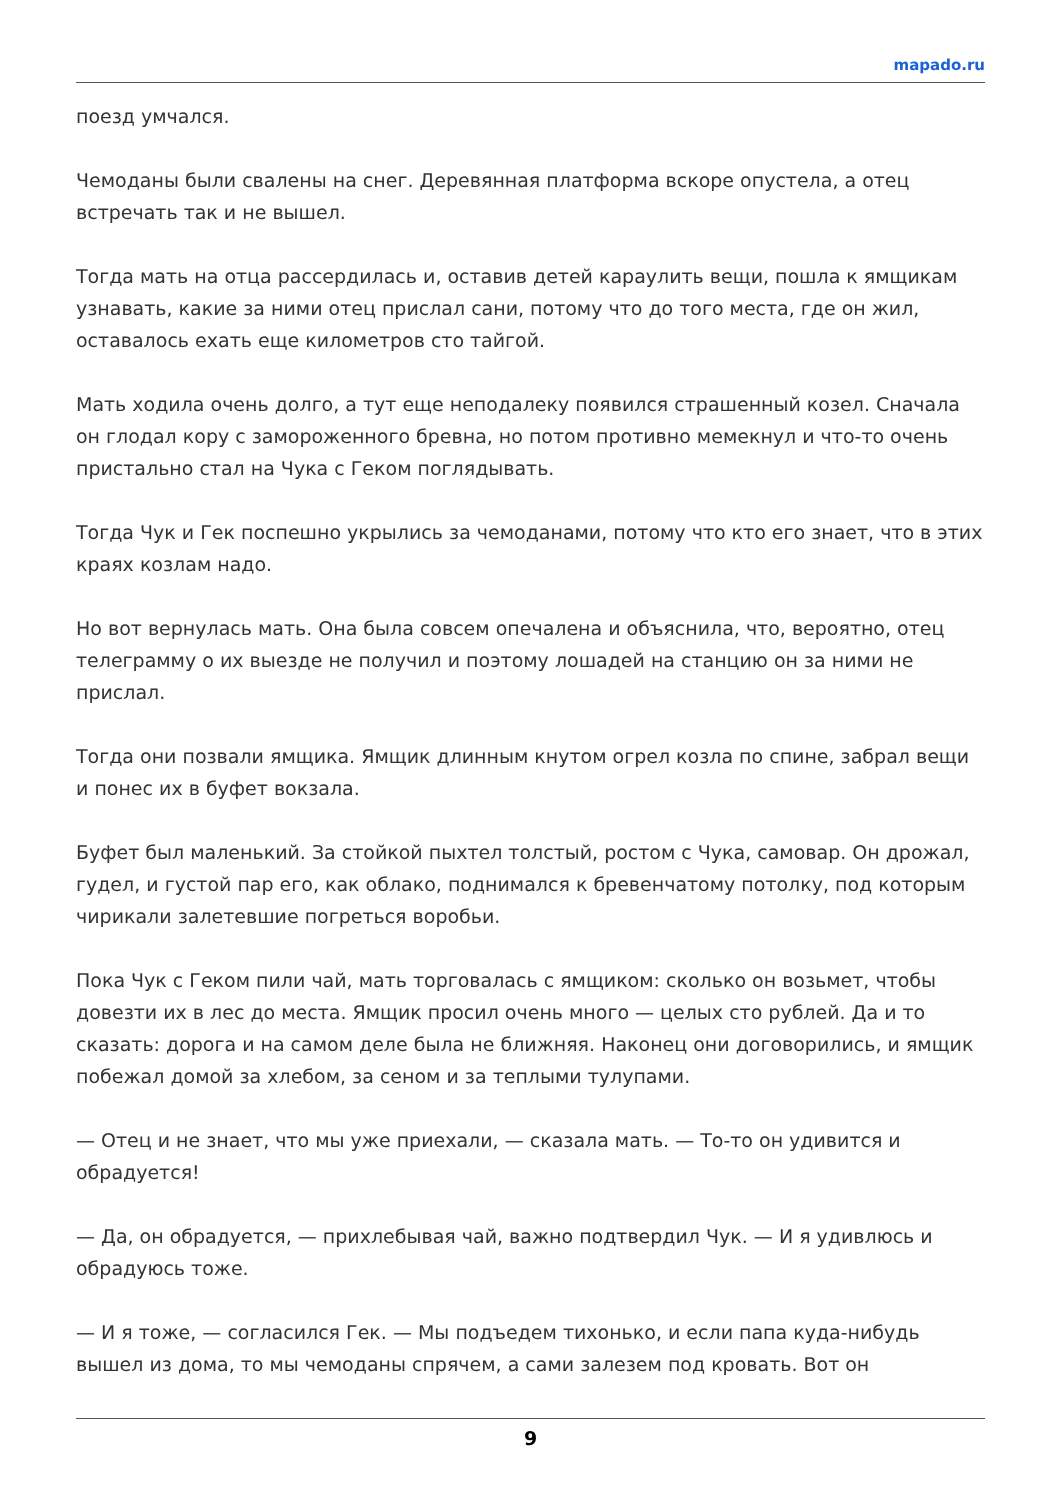mapado.ru
поезд умчался.
Чемоданы были свалены на снег. Деревянная платформа вскоре опустела, а отец встречать так и не вышел.
Тогда мать на отца рассердилась и, оставив детей караулить вещи, пошла к ямщикам узнавать, какие за ними отец прислал сани, потому что до того места, где он жил, оставалось ехать еще километров сто тайгой.
Мать ходила очень долго, а тут еще неподалеку появился страшенный козел. Сначала он глодал кору с замороженного бревна, но потом противно мемекнул и что-то очень пристально стал на Чука с Геком поглядывать.
Тогда Чук и Гек поспешно укрылись за чемоданами, потому что кто его знает, что в этих краях козлам надо.
Но вот вернулась мать. Она была совсем опечалена и объяснила, что, вероятно, отец телеграмму о их выезде не получил и поэтому лошадей на станцию он за ними не прислал.
Тогда они позвали ямщика. Ямщик длинным кнутом огрел козла по спине, забрал вещи и понес их в буфет вокзала.
Буфет был маленький. За стойкой пыхтел толстый, ростом с Чука, самовар. Он дрожал, гудел, и густой пар его, как облако, поднимался к бревенчатому потолку, под которым чирикали залетевшие погреться воробьи.
Пока Чук с Геком пили чай, мать торговалась с ямщиком: сколько он возьмет, чтобы довезти их в лес до места. Ямщик просил очень много — целых сто рублей. Да и то сказать: дорога и на самом деле была не ближняя. Наконец они договорились, и ямщик побежал домой за хлебом, за сеном и за теплыми тулупами.
— Отец и не знает, что мы уже приехали, — сказала мать. — То-то он удивится и обрадуется!
— Да, он обрадуется, — прихлебывая чай, важно подтвердил Чук. — И я удивлюсь и обрадуюсь тоже.
— И я тоже, — согласился Гек. — Мы подъедем тихонько, и если папа куда-нибудь вышел из дома, то мы чемоданы спрячем, а сами залезем под кровать. Вот он
9